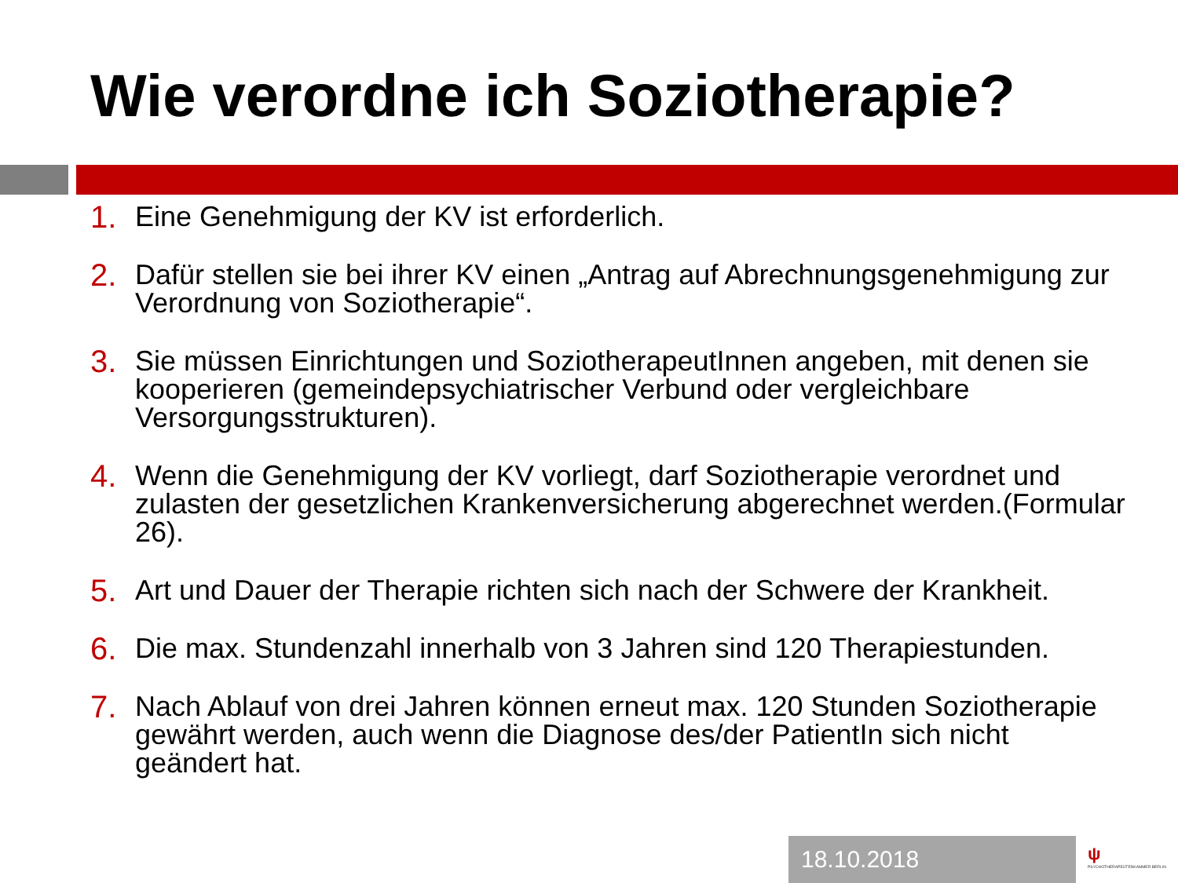Wie verordne ich Soziotherapie?
1. Eine Genehmigung der KV ist erforderlich.
2. Dafür stellen sie bei ihrer KV einen „Antrag auf Abrechnungsgenehmigung zur Verordnung von Soziotherapie“.
3. Sie müssen Einrichtungen und SoziotherapeutInnen angeben, mit denen sie kooperieren (gemeindepsychiatrischer Verbund oder vergleichbare Versorgungsstrukturen).
4. Wenn die Genehmigung der KV vorliegt, darf Soziotherapie verordnet und zulasten der gesetzlichen Krankenversicherung abgerechnet werden.(Formular 26).
5. Art und Dauer der Therapie richten sich nach der Schwere der Krankheit.
6. Die max. Stundenzahl innerhalb von 3 Jahren sind 120 Therapiestunden.
7. Nach Ablauf von drei Jahren können erneut max. 120 Stunden Soziotherapie gewährt werden, auch wenn die Diagnose des/der PatientIn sich nicht geändert hat.
18.10.2018
ψ
PSYCHOTHERAPEUTENKAMMER BERLIN